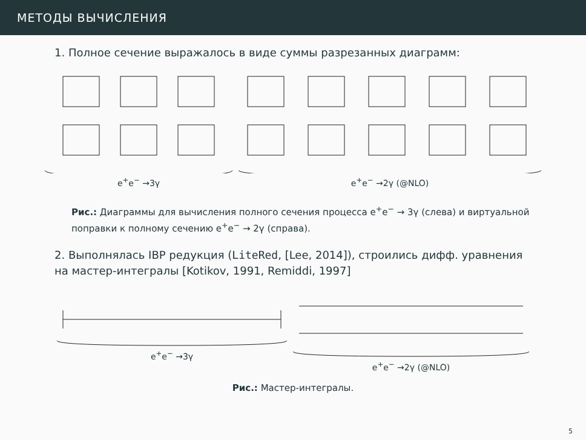МЕТОДЫ ВЫЧИСЛЕНИЯ
1. Полное сечение выражалось в виде суммы разрезанных диаграмм:
e<sup>+</sup>e<sup>−</sup> →3γ e<sup>+</sup>e<sup>−</sup> →2γ (@NLO)
Рис.: Диаграммы для вычисления полного сечения процесса e<sup>+</sup>e<sup>−</sup> → 3γ (слева) и виртуальной поправки к полному сечению e<sup>+</sup>e<sup>−</sup> → 2γ (справа).
2. Выполнялась IBP редукция (LiteRed, [Lee, 2014]), строились дифф. уравнения на мастер-интегралы [Kotikov, 1991, Remiddi, 1997]
e<sup>+</sup>e<sup>−</sup> →3γ
e<sup>+</sup>e<sup>−</sup> →2γ (@NLO)
Рис.: Мастер-интегралы.
5